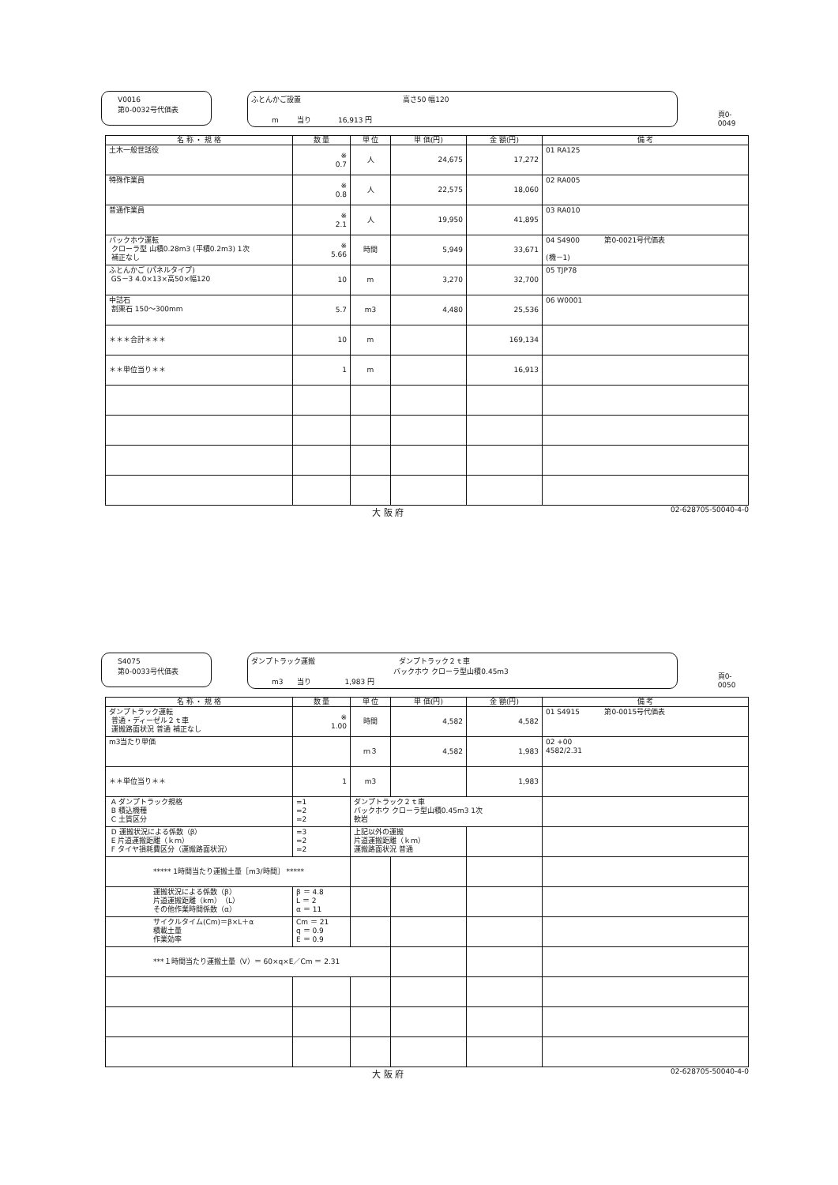V0016
第0-0032号代価表
ふとんかご設置 高さ50 幅120
m 当り 16,913 円
頁0-0049
| 名 称 ・ 規 格 | 数 量 | 単 位 | 単 価(円) | 金 額(円) | 備 考 |
| --- | --- | --- | --- | --- | --- |
| 土木一般世話役 | ※ 0.7 | 人 | 24,675 | 17,272 | 01 RA125 |
| 特殊作業員 | ※ 0.8 | 人 | 22,575 | 18,060 | 02 RA005 |
| 普通作業員 | ※ 2.1 | 人 | 19,950 | 41,895 | 03 RA010 |
| バックホウ運転 クローラ型 山積0.28m3 (平積0.2m3) 1次 補正なし | ※ 5.66 | 時間 | 5,949 | 33,671 | 04 S4900 第0-0021号代価表 (機－1) |
| ふとんかご (パネルタイプ) GS－3 4.0×13×高50×幅120 | 10 | m | 3,270 | 32,700 | 05 TJP78 |
| 中詰石 割栗石 150～300mm | 5.7 | m3 | 4,480 | 25,536 | 06 W0001 |
| ＊＊＊合計＊＊＊ | 10 | m | | 169,134 | |
| ＊＊単位当り＊＊ | 1 | m | | 16,913 | |
大 阪 府 02-628705-50040-4-0
S4075
第0-0033号代価表
ダンプトラック運搬 ダンプトラック２ｔ車
バックホウ クローラ型山積0.45m3
m3 当り 1,983 円
頁0-0050
| 名 称 ・ 規 格 | 数 量 | 単 位 | 単 価(円) | 金 額(円) | 備 考 |
| --- | --- | --- | --- | --- | --- |
| ダンプトラック運転 普通・ディーゼル２ｔ車 運搬路面状況 普通 補正なし | ※ 1.00 | 時間 | 4,582 | 4,582 | 01 S4915 第0-0015号代価表 |
| m3当たり単価 | | ｍ３ | 4,582 | 1,983 | 02 +00 4582/2.31 |
| ＊＊単位当り＊＊ | 1 | m3 | | 1,983 | |
| A ダンプトラック規格 B 積込機種 C 土質区分 | =1 =2 =2 | ダンプトラック２ｔ車 バックホウ クローラ型山積0.45m3 1次 軟岩 | | | |
| D 運搬状況による係数（β） E 片道運搬距離（ｋｍ） F タイヤ損耗費区分（運搬路面状況） | =3 =2 =2 | 上記以外の運搬 片道運搬距離（ｋｍ） 運搬路面状況 普通 | | | |
| ***** 1時間当たり運搬土量［m3/時間］ ***** | | | | | |
| 運搬状況による係数（β） 片道運搬距離（km）（L） その他作業時間係数（α） | β ＝ 4.8 L ＝ 2 α ＝ 11 | | | | |
| サイクルタイム(Cm)＝β×L＋α 積載土量 作業効率 | Cm ＝ 21 q ＝ 0.9 E ＝ 0.9 | | | | |
| ***１時間当たり運搬土量（V）＝ 60×q×E／Cm ＝ 2.31 | | | | | |
大 阪 府 02-628705-50040-4-0